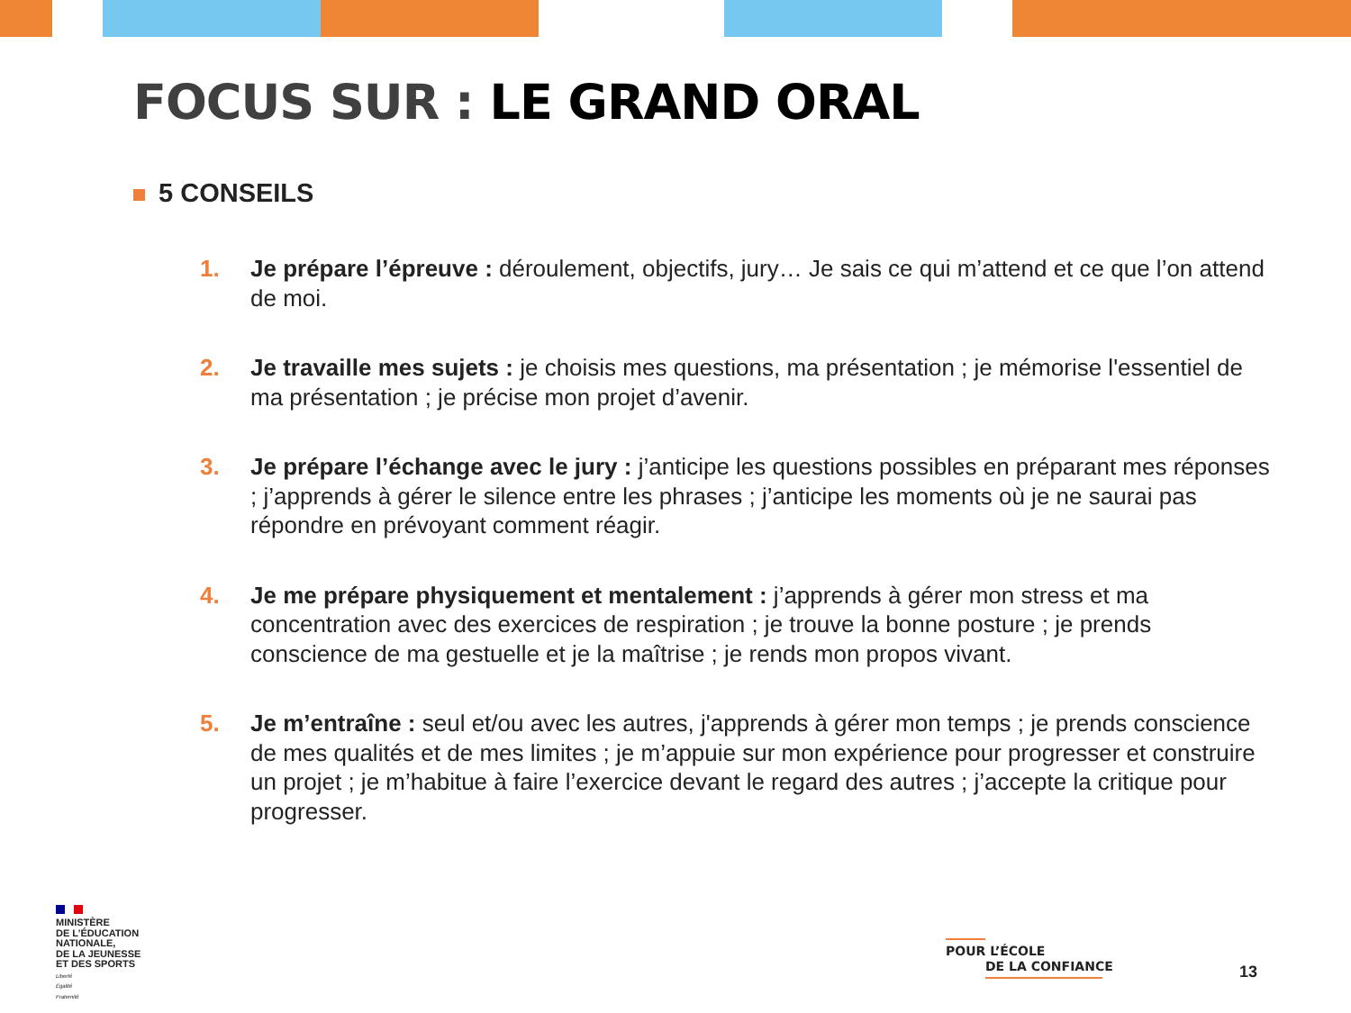FOCUS SUR : LE GRAND ORAL
5 CONSEILS
1. Je prépare l’épreuve : déroulement, objectifs, jury… Je sais ce qui m’attend et ce que l’on attend de moi.
2. Je travaille mes sujets : je choisis mes questions, ma présentation ; je mémorise l'essentiel de ma présentation ; je précise mon projet d’avenir.
3. Je prépare l’échange avec le jury : j’anticipe les questions possibles en préparant mes réponses ; j’apprends à gérer le silence entre les phrases ; j’anticipe les moments où je ne saurai pas répondre en prévoyant comment réagir.
4. Je me prépare physiquement et mentalement : j’apprends à gérer mon stress et ma concentration avec des exercices de respiration ; je trouve la bonne posture ; je prends conscience de ma gestuelle et je la maîtrise ; je rends mon propos vivant.
5. Je m’entraîne : seul et/ou avec les autres, j'apprends à gérer mon temps ; je prends conscience de mes qualités et de mes limites ; je m’appuie sur mon expérience pour progresser et construire un projet ; je m’habitue à faire l’exercice devant le regard des autres ; j’accepte la critique pour progresser.
MINISTÈRE
DE L’ÉDUCATION
NATIONALE,
DE LA JEUNESSE
ET DES SPORTS
Liberté
Égalité
Fraternité
POUR L’ÉCOLE
DE LA CONFIANCE
13